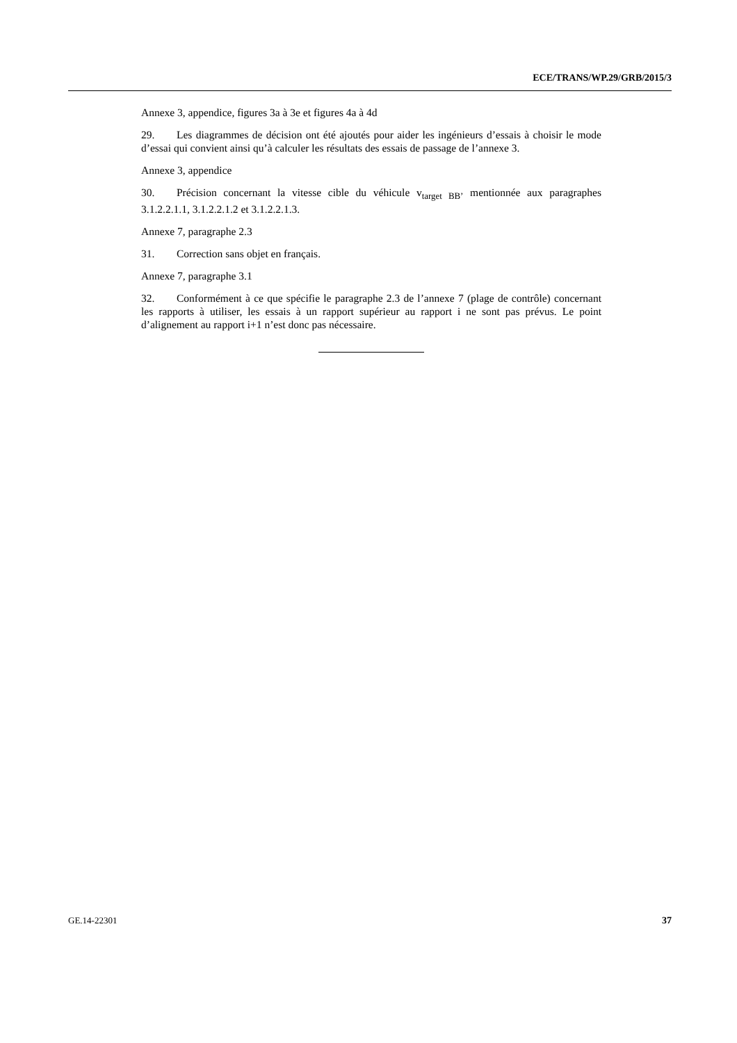ECE/TRANS/WP.29/GRB/2015/3
Annexe 3, appendice, figures 3a à 3e et figures 4a à 4d
29. Les diagrammes de décision ont été ajoutés pour aider les ingénieurs d’essais à choisir le mode d’essai qui convient ainsi qu’à calculer les résultats des essais de passage de l’annexe 3.
Annexe 3, appendice
30. Précision concernant la vitesse cible du véhicule v<sub>target BB’</sub> mentionnée aux paragraphes 3.1.2.2.1.1, 3.1.2.2.1.2 et 3.1.2.2.1.3.
Annexe 7, paragraphe 2.3
31. Correction sans objet en français.
Annexe 7, paragraphe 3.1
32. Conformément à ce que spécifie le paragraphe 2.3 de l’annexe 7 (plage de contrôle) concernant les rapports à utiliser, les essais à un rapport supérieur au rapport i ne sont pas prévus. Le point d’alignement au rapport i+1 n’est donc pas nécessaire.
GE.14-22301 37